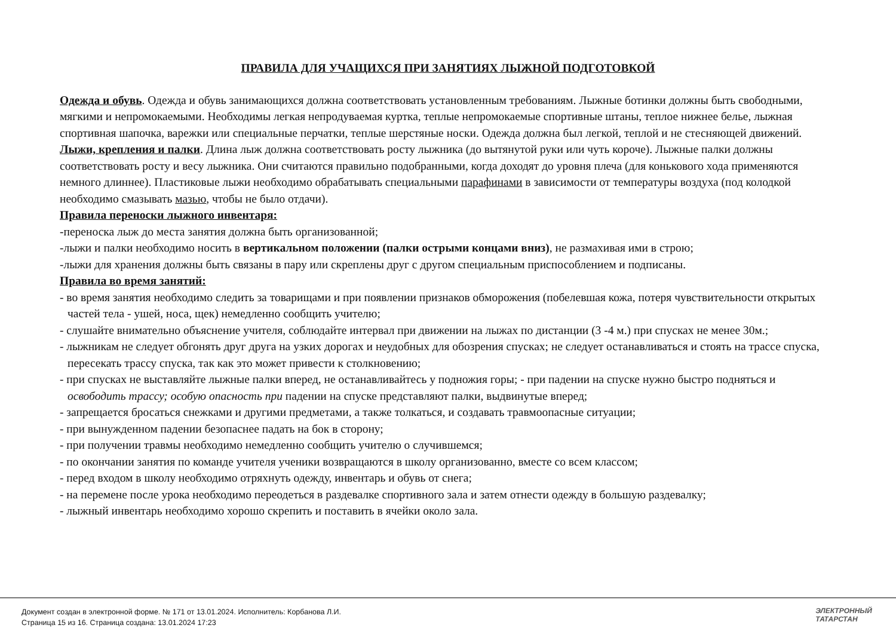ПРАВИЛА ДЛЯ УЧАЩИХСЯ ПРИ ЗАНЯТИЯХ ЛЫЖНОЙ ПОДГОТОВКОЙ
Одежда и обувь. Одежда и обувь занимающихся должна соответствовать установленным требованиям. Лыжные ботинки должны быть свободными, мягкими и непромокаемыми. Необходимы легкая непродуваемая куртка, теплые непромокаемые спортивные штаны, теплое нижнее белье, лыжная спортивная шапочка, варежки или специальные перчатки, теплые шерстяные носки. Одежда должна был легкой, теплой и не стесняющей движений.
Лыжи, крепления и палки. Длина лыж должна соответствовать росту лыжника (до вытянутой руки или чуть короче). Лыжные палки должны соответствовать росту и весу лыжника. Они считаются правильно подобранными, когда доходят до уровня плеча (для конькового хода применяются немного длиннее). Пластиковые лыжи необходимо обрабатывать специальными парафинами в зависимости от температуры воздуха (под колодкой необходимо смазывать мазью, чтобы не было отдачи).
Правила переноски лыжного инвентаря:
-переноска лыж до места занятия должна быть организованной;
-лыжи и палки необходимо носить в вертикальном положении (палки острыми концами вниз), не размахивая ими в строю;
-лыжи для хранения должны быть связаны в пару или скреплены друг с другом специальным приспособлением и подписаны.
Правила во время занятий:
- во время занятия необходимо следить за товарищами и при появлении признаков обморожения (побелевшая кожа, потеря чувствительности открытых частей тела - ушей, носа, щек) немедленно сообщить учителю;
- слушайте внимательно объяснение учителя, соблюдайте интервал при движении на лыжах по дистанции (3 -4 м.) при спусках не менее 30м.;
- лыжникам не следует обгонять друг друга на узких дорогах и неудобных для обозрения спусках; не следует останавливаться и стоять на трассе спуска, пересекать трассу спуска, так как это может привести к столкновению;
- при спусках не выставляйте лыжные палки вперед, не останавливайтесь у подножия горы; - при падении на спуске нужно быстро подняться и освободить трассу; особую опасность при падении на спуске представляют палки, выдвинутые вперед;
- запрещается бросаться снежками и другими предметами, а также толкаться, и создавать травмоопасные ситуации;
- при вынужденном падении безопаснее падать на бок в сторону;
- при получении травмы необходимо немедленно сообщить учителю о случившемся;
- по окончании занятия по команде учителя ученики возвращаются в школу организованно, вместе со всем классом;
- перед входом в школу необходимо отряхнуть одежду, инвентарь и обувь от снега;
- на перемене после урока необходимо переодеться в раздевалке спортивного зала и затем отнести одежду в большую раздевалку;
- лыжный инвентарь необходимо хорошо скрепить и поставить в ячейки около зала.
Документ создан в электронной форме. № 171 от 13.01.2024. Исполнитель: Корбанова Л.И.
Страница 15 из 16. Страница создана: 13.01.2024 17:23
ЭЛЕКТРОННЫЙ
ТАТАРСТАН